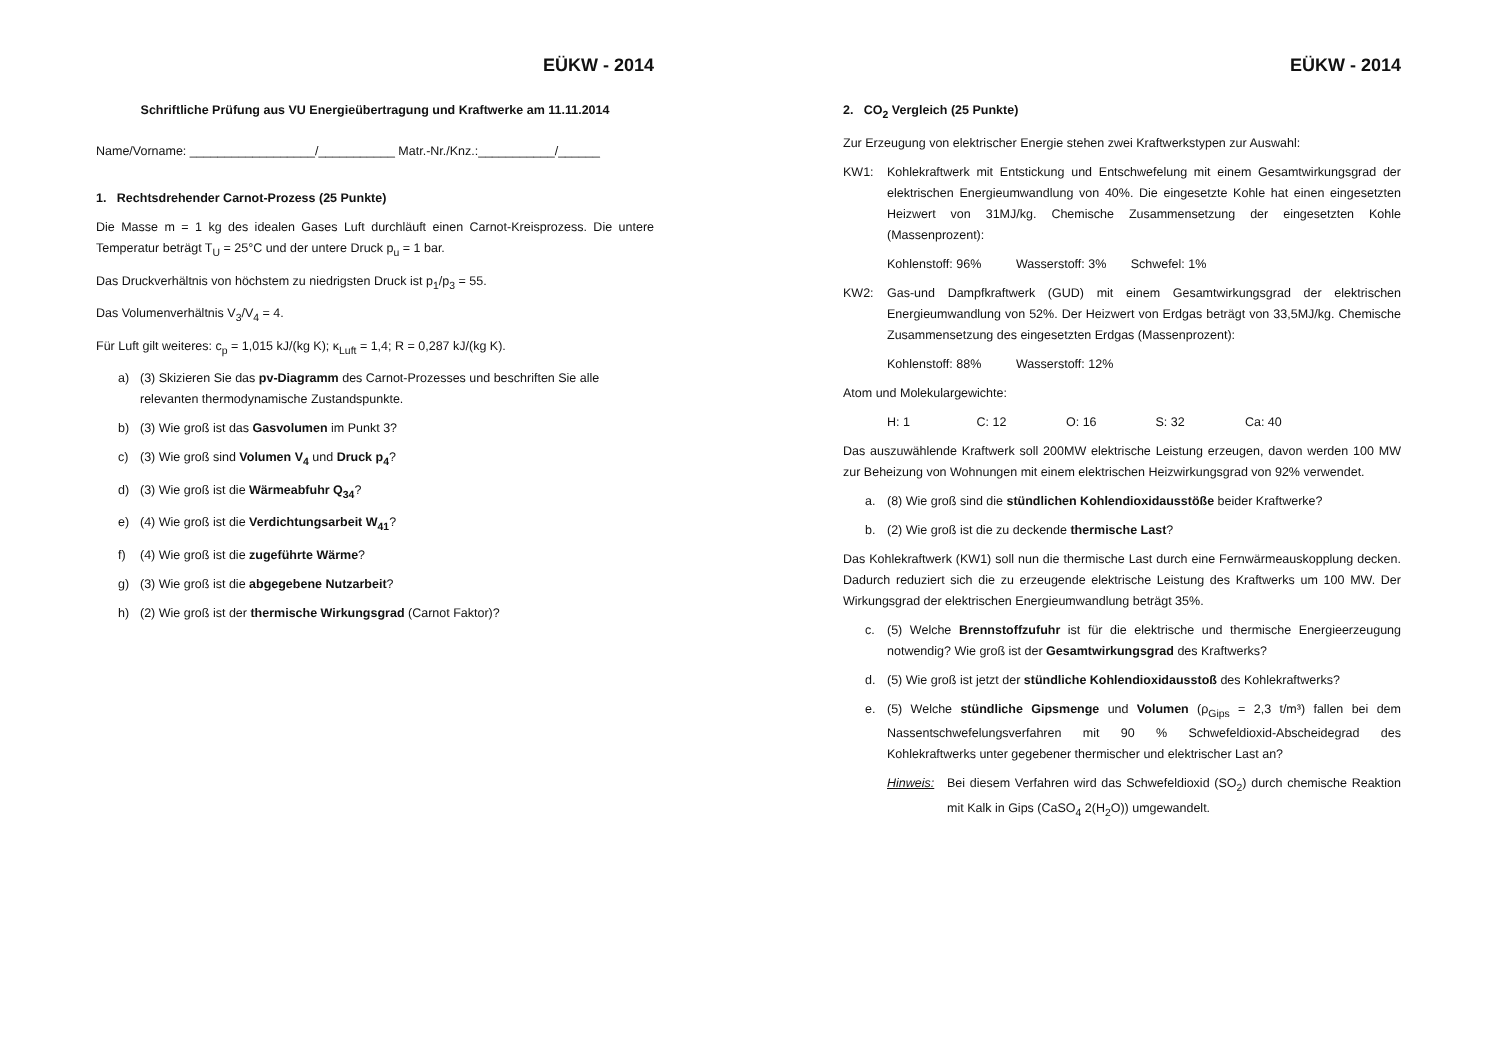EÜKW - 2014
Schriftliche Prüfung aus VU Energieübertragung und Kraftwerke am 11.11.2014
Name/Vorname: __________________/___________ Matr.-Nr./Knz.:___________/______
1. Rechtsdrehender Carnot-Prozess (25 Punkte)
Die Masse m = 1 kg des idealen Gases Luft durchläuft einen Carnot-Kreisprozess. Die untere Temperatur beträgt T<sub>U</sub> = 25°C und der untere Druck p<sub>u</sub> = 1 bar.
Das Druckverhältnis von höchstem zu niedrigsten Druck ist p<sub>1</sub>/p<sub>3</sub> = 55.
Das Volumenverhältnis V<sub>3</sub>/V<sub>4</sub> = 4.
Für Luft gilt weiteres: c<sub>p</sub> = 1,015 kJ/(kg K); κ<sub>Luft</sub> = 1,4; R = 0,287 kJ/(kg K).
a) (3) Skizieren Sie das pv-Diagramm des Carnot-Prozesses und beschriften Sie alle relevanten thermodynamische Zustandspunkte.
b) (3) Wie groß ist das Gasvolumen im Punkt 3?
c) (3) Wie groß sind Volumen V<sub>4</sub> und Druck p<sub>4</sub>?
d) (3) Wie groß ist die Wärmeabfuhr Q<sub>34</sub>?
e) (4) Wie groß ist die Verdichtungsarbeit W<sub>41</sub>?
f) (4) Wie groß ist die zugeführte Wärme?
g) (3) Wie groß ist die abgegebene Nutzarbeit?
h) (2) Wie groß ist der thermische Wirkungsgrad (Carnot Faktor)?
EÜKW - 2014
2. CO<sub>2</sub> Vergleich (25 Punkte)
Zur Erzeugung von elektrischer Energie stehen zwei Kraftwerkstypen zur Auswahl:
KW1: Kohlekraftwerk mit Entstickung und Entschwefelung mit einem Gesamtwirkungsgrad der elektrischen Energieumwandlung von 40%. Die eingesetzte Kohle hat einen eingesetzten Heizwert von 31MJ/kg. Chemische Zusammensetzung der eingesetzten Kohle (Massenprozent):
Kohlenstoff: 96% Wasserstoff: 3% Schwefel: 1%
KW2: Gas-und Dampfkraftwerk (GUD) mit einem Gesamtwirkungsgrad der elektrischen Energieumwandlung von 52%. Der Heizwert von Erdgas beträgt von 33,5MJ/kg. Chemische Zusammensetzung des eingesetzten Erdgas (Massenprozent):
Kohlenstoff: 88% Wasserstoff: 12%
Atom und Molekulargewichte:
H: 1 C: 12 O: 16 S: 32 Ca: 40
Das auszuwählende Kraftwerk soll 200MW elektrische Leistung erzeugen, davon werden 100 MW zur Beheizung von Wohnungen mit einem elektrischen Heizwirkungsgrad von 92% verwendet.
a. (8) Wie groß sind die stündlichen Kohlendioxidausstöße beider Kraftwerke?
b. (2) Wie groß ist die zu deckende thermische Last?
Das Kohlekraftwerk (KW1) soll nun die thermische Last durch eine Fernwärmeauskopplung decken. Dadurch reduziert sich die zu erzeugende elektrische Leistung des Kraftwerks um 100 MW. Der Wirkungsgrad der elektrischen Energieumwandlung beträgt 35%.
c. (5) Welche Brennstoffzufuhr ist für die elektrische und thermische Energieerzeugung notwendig? Wie groß ist der Gesamtwirkungsgrad des Kraftwerks?
d. (5) Wie groß ist jetzt der stündliche Kohlendioxidausstoß des Kohlekraftwerks?
e. (5) Welche stündliche Gipsmenge und Volumen (ρ<sub>Gips</sub> = 2,3 t/m³) fallen bei dem Nassentschwefelungsverfahren mit 90 % Schwefeldioxid-Abscheidegrad des Kohlekraftwerks unter gegebener thermischer und elektrischer Last an?
Hinweis: Bei diesem Verfahren wird das Schwefeldioxid (SO<sub>2</sub>) durch chemische Reaktion mit Kalk in Gips (CaSO<sub>4</sub> 2(H<sub>2</sub>O)) umgewandelt.